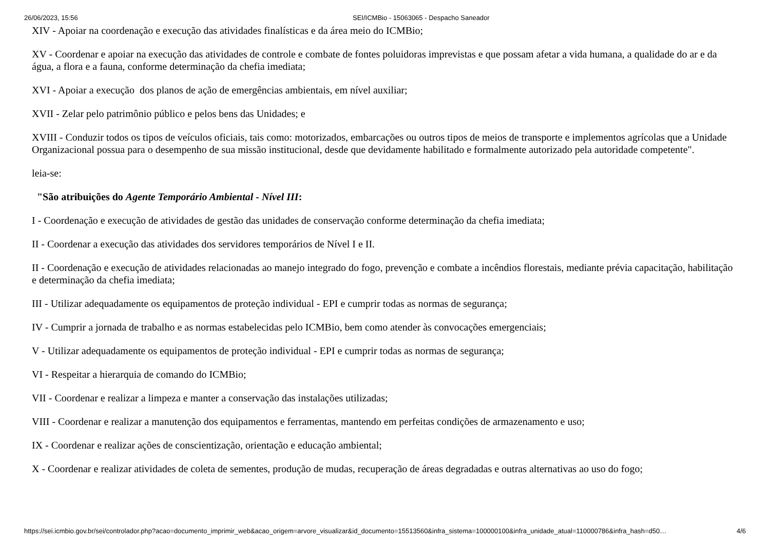26/06/2023, 15:56 SEI/ICMBio - 15063065 - Despacho Saneador
XIV - Apoiar na coordenação e execução das atividades finalísticas e da área meio do ICMBio;
XV - Coordenar e apoiar na execução das atividades de controle e combate de fontes poluidoras imprevistas e que possam afetar a vida humana, a qualidade do ar e da água, a flora e a fauna, conforme determinação da chefia imediata;
XVI - Apoiar a execução dos planos de ação de emergências ambientais, em nível auxiliar;
XVII - Zelar pelo patrimônio público e pelos bens das Unidades; e
XVIII - Conduzir todos os tipos de veículos oficiais, tais como: motorizados, embarcações ou outros tipos de meios de transporte e implementos agrícolas que a Unidade Organizacional possua para o desempenho de sua missão institucional, desde que devidamente habilitado e formalmente autorizado pela autoridade competente".
leia-se:
"São atribuições do Agente Temporário Ambiental - Nível III:
I - Coordenação e execução de atividades de gestão das unidades de conservação conforme determinação da chefia imediata;
II - Coordenar a execução das atividades dos servidores temporários de Nível I e II.
II - Coordenação e execução de atividades relacionadas ao manejo integrado do fogo, prevenção e combate a incêndios florestais, mediante prévia capacitação, habilitação e determinação da chefia imediata;
III - Utilizar adequadamente os equipamentos de proteção individual - EPI e cumprir todas as normas de segurança;
IV - Cumprir a jornada de trabalho e as normas estabelecidas pelo ICMBio, bem como atender às convocações emergenciais;
V - Utilizar adequadamente os equipamentos de proteção individual - EPI e cumprir todas as normas de segurança;
VI - Respeitar a hierarquia de comando do ICMBio;
VII - Coordenar e realizar a limpeza e manter a conservação das instalações utilizadas;
VIII - Coordenar e realizar a manutenção dos equipamentos e ferramentas, mantendo em perfeitas condições de armazenamento e uso;
IX - Coordenar e realizar ações de conscientização, orientação e educação ambiental;
X - Coordenar e realizar atividades de coleta de sementes, produção de mudas, recuperação de áreas degradadas e outras alternativas ao uso do fogo;
https://sei.icmbio.gov.br/sei/controlador.php?acao=documento_imprimir_web&acao_origem=arvore_visualizar&id_documento=15513560&infra_sistema=100000100&infra_unidade_atual=110000786&infra_hash=d50… 4/6